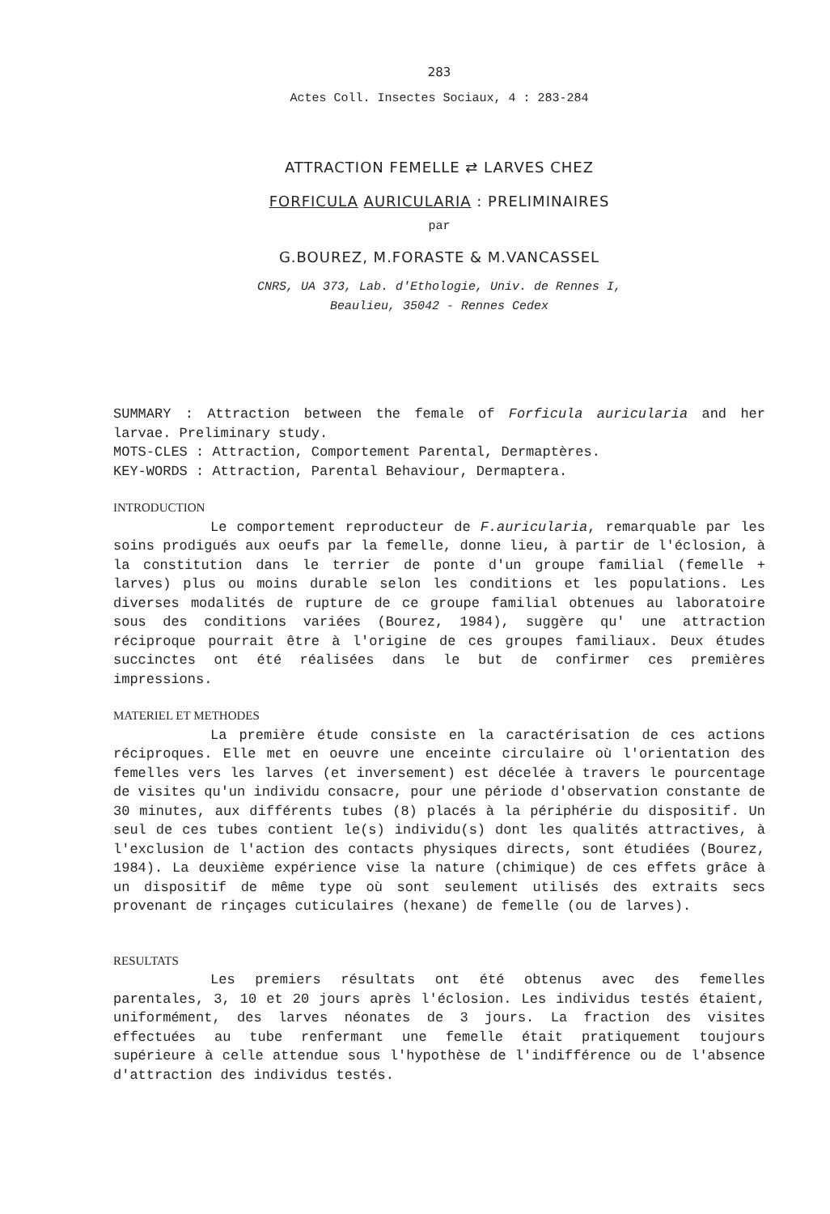283
Actes Coll. Insectes Sociaux, 4 : 283-284
ATTRACTION FEMELLE ⇄ LARVES CHEZ
FORFICULA AURICULARIA : PRELIMINAIRES
par
G.BOUREZ, M.FORASTE & M.VANCASSEL
CNRS, UA 373, Lab. d'Ethologie, Univ. de Rennes I,
Beaulieu, 35042 - Rennes Cedex
SUMMARY : Attraction between the female of Forficula auricularia and her larvae. Preliminary study.
MOTS-CLES : Attraction, Comportement Parental, Dermaptères.
KEY-WORDS : Attraction, Parental Behaviour, Dermaptera.
INTRODUCTION
Le comportement reproducteur de F.auricularia, remarquable par les soins prodigués aux oeufs par la femelle, donne lieu, à partir de l'éclosion, à la constitution dans le terrier de ponte d'un groupe familial (femelle + larves) plus ou moins durable selon les conditions et les populations. Les diverses modalités de rupture de ce groupe familial obtenues au laboratoire sous des conditions variées (Bourez, 1984), suggère qu' une attraction réciproque pourrait être à l'origine de ces groupes familiaux. Deux études succinctes ont été réalisées dans le but de confirmer ces premières impressions.
MATERIEL ET METHODES
La première étude consiste en la caractérisation de ces actions réciproques. Elle met en oeuvre une enceinte circulaire où l'orientation des femelles vers les larves (et inversement) est décelée à travers le pourcentage de visites qu'un individu consacre, pour une période d'observation constante de 30 minutes, aux différents tubes (8) placés à la périphérie du dispositif. Un seul de ces tubes contient le(s) individu(s) dont les qualités attractives, à l'exclusion de l'action des contacts physiques directs, sont étudiées (Bourez, 1984). La deuxième expérience vise la nature (chimique) de ces effets grâce à un dispositif de même type où sont seulement utilisés des extraits secs provenant de rinçages cuticulaires (hexane) de femelle (ou de larves).
RESULTATS
Les premiers résultats ont été obtenus avec des femelles parentales, 3, 10 et 20 jours après l'éclosion. Les individus testés étaient, uniformément, des larves néonates de 3 jours. La fraction des visites effectuées au tube renfermant une femelle était pratiquement toujours supérieure à celle attendue sous l'hypothèse de l'indifférence ou de l'absence d'attraction des individus testés.